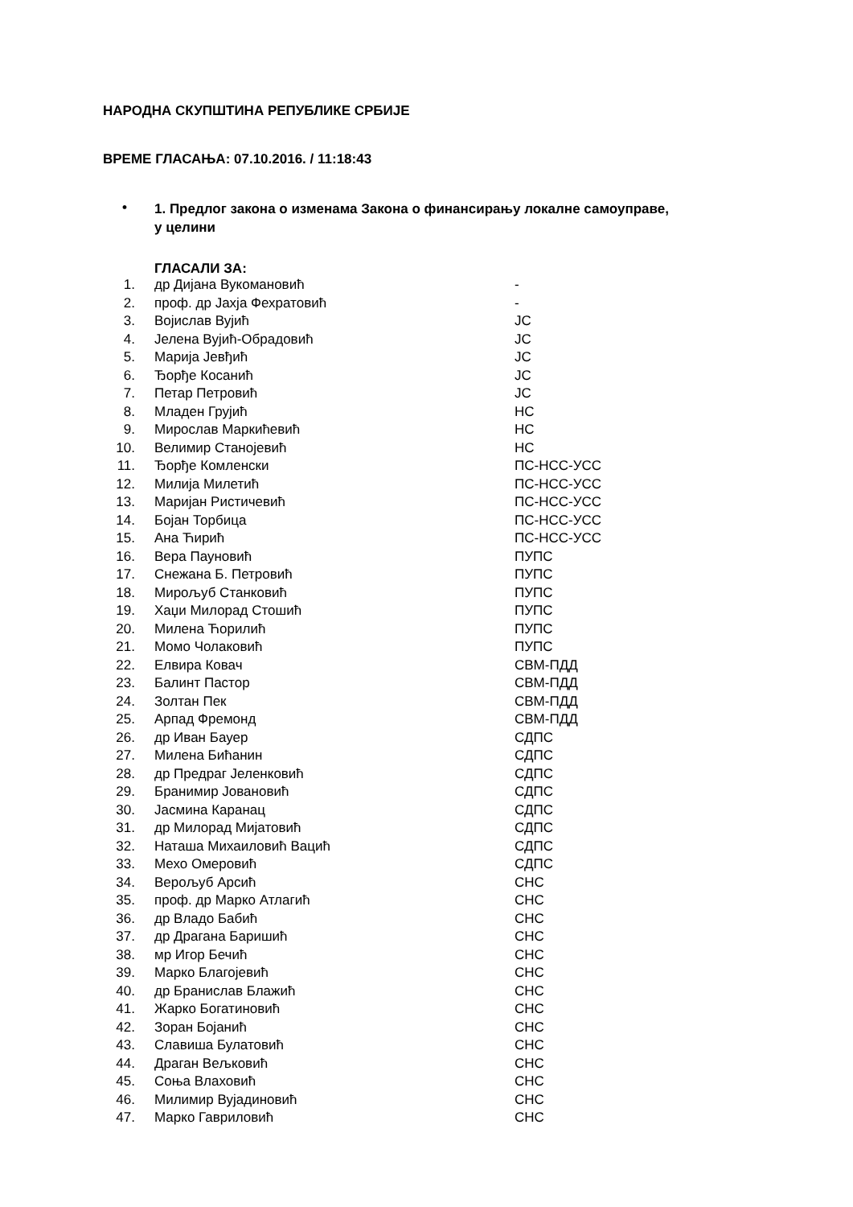НАРОДНА СКУПШТИНА РЕПУБЛИКЕ СРБИЈЕ
ВРЕМЕ ГЛАСАЊА: 07.10.2016. / 11:18:43
• 1. Предлог закона о изменама Закона о финансирању локалне самоуправе, у целини
ГЛАСАЛИ ЗА:
| 1. | др Дијана Вукомановић | - |
| 2. | проф. др Јахја Фехратовић | - |
| 3. | Војислав Вујић | ЈС |
| 4. | Јелена Вујић-Обрадовић | ЈС |
| 5. | Марија Јевђић | ЈС |
| 6. | Ђорђе Косанић | ЈС |
| 7. | Петар Петровић | ЈС |
| 8. | Младен Грујић | НС |
| 9. | Мирослав Маркићевић | НС |
| 10. | Велимир Станојевић | НС |
| 11. | Ђорђе Комленски | ПС-НСС-УСС |
| 12. | Милија Милетић | ПС-НСС-УСС |
| 13. | Маријан Ристичевић | ПС-НСС-УСС |
| 14. | Бојан Торбица | ПС-НСС-УСС |
| 15. | Ана Ћирић | ПС-НСС-УСС |
| 16. | Вера Пауновић | ПУПС |
| 17. | Снежана Б. Петровић | ПУПС |
| 18. | Мирољуб Станковић | ПУПС |
| 19. | Хаџи Милорад Стошић | ПУПС |
| 20. | Милена Ћорилић | ПУПС |
| 21. | Момо Чолаковић | ПУПС |
| 22. | Елвира Ковач | СВМ-ПДД |
| 23. | Балинт Пастор | СВМ-ПДД |
| 24. | Золтан Пек | СВМ-ПДД |
| 25. | Арпад Фремонд | СВМ-ПДД |
| 26. | др Иван Бауер | СДПС |
| 27. | Милена Бићанин | СДПС |
| 28. | др Предраг Јеленковић | СДПС |
| 29. | Бранимир Јовановић | СДПС |
| 30. | Јасмина Каранац | СДПС |
| 31. | др Милорад Мијатовић | СДПС |
| 32. | Наташа Михаиловић Вацић | СДПС |
| 33. | Мехо Омеровић | СДПС |
| 34. | Верољуб Арсић | СНС |
| 35. | проф. др Марко Атлагић | СНС |
| 36. | др Владо Бабић | СНС |
| 37. | др Драгана Баришић | СНС |
| 38. | мр Игор Бечић | СНС |
| 39. | Марко Благојевић | СНС |
| 40. | др Бранислав Блажић | СНС |
| 41. | Жарко Богатиновић | СНС |
| 42. | Зоран Бојанић | СНС |
| 43. | Славиша Булатовић | СНС |
| 44. | Драган Вељковић | СНС |
| 45. | Соња Влаховић | СНС |
| 46. | Милимир Вујадиновић | СНС |
| 47. | Марко Гавриловић | СНС |